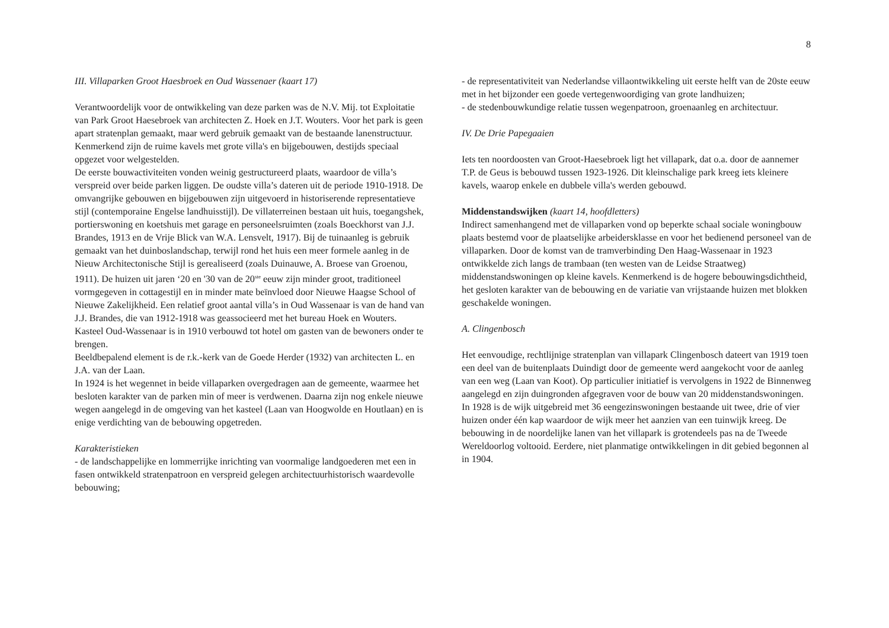8
III. Villaparken Groot Haesbroek en Oud Wassenaer (kaart 17)
Verantwoordelijk voor de ontwikkeling van deze parken was de N.V. Mij. tot Exploitatie van Park Groot Haesebroek van architecten Z. Hoek en J.T. Wouters. Voor het park is geen apart stratenplan gemaakt, maar werd gebruik gemaakt van de bestaande lanenstructuur. Kenmerkend zijn de ruime kavels met grote villa's en bijgebouwen, destijds speciaal opgezet voor welgestelden.
De eerste bouwactiviteiten vonden weinig gestructureerd plaats, waardoor de villa’s verspreid over beide parken liggen. De oudste villa’s dateren uit de periode 1910-1918. De omvangrijke gebouwen en bijgebouwen zijn uitgevoerd in historiserende representatieve stijl (contemporaine Engelse landhuisstijl). De villaterreinen bestaan uit huis, toegangshek, portierswoning en koetshuis met garage en personeelsruimten (zoals Boeckhorst van J.J. Brandes, 1913 en de Vrije Blick van W.A. Lensvelt, 1917). Bij de tuinaanleg is gebruik gemaakt van het duinboslandschap, terwijl rond het huis een meer formele aanleg in de Nieuw Architectonische Stijl is gerealiseerd (zoals Duinauwe, A. Broese van Groenou, 1911). De huizen uit jaren ‘20 en '30 van de 20<sup>ste</sup> eeuw zijn minder groot, traditioneel vormgegeven in cottagestijl en in minder mate beïnvloed door Nieuwe Haagse School of Nieuwe Zakelijkheid. Een relatief groot aantal villa’s in Oud Wassenaar is van de hand van J.J. Brandes, die van 1912-1918 was geassocieerd met het bureau Hoek en Wouters. Kasteel Oud-Wassenaar is in 1910 verbouwd tot hotel om gasten van de bewoners onder te brengen.
Beeldbepalend element is de r.k.-kerk van de Goede Herder (1932) van architecten L. en J.A. van der Laan.
In 1924 is het wegennet in beide villaparken overgedragen aan de gemeente, waarmee het besloten karakter van de parken min of meer is verdwenen. Daarna zijn nog enkele nieuwe wegen aangelegd in de omgeving van het kasteel (Laan van Hoogwolde en Houtlaan) en is enige verdichting van de bebouwing opgetreden.
Karakteristieken
- de landschappelijke en lommerrijke inrichting van voormalige landgoederen met een in fasen ontwikkeld stratenpatroon en verspreid gelegen architectuurhistorisch waardevolle bebouwing;
- de representativiteit van Nederlandse villaontwikkeling uit eerste helft van de 20ste eeuw met in het bijzonder een goede vertegenwoordiging van grote landhuizen;
- de stedenbouwkundige relatie tussen wegenpatroon, groenaanleg en architectuur.
IV. De Drie Papegaaien
Iets ten noordoosten van Groot-Haesebroek ligt het villapark, dat o.a. door de aannemer T.P. de Geus is bebouwd tussen 1923-1926. Dit kleinschalige park kreeg iets kleinere kavels, waarop enkele en dubbele villa's werden gebouwd.
Middenstandswijken (kaart 14, hoofdletters)
Indirect samenhangend met de villaparken vond op beperkte schaal sociale woningbouw plaats bestemd voor de plaatselijke arbeidersklasse en voor het bedienend personeel van de villaparken. Door de komst van de tramverbinding Den Haag-Wassenaar in 1923 ontwikkelde zich langs de trambaan (ten westen van de Leidse Straatweg) middenstandswoningen op kleine kavels. Kenmerkend is de hogere bebouwingsdichtheid, het gesloten karakter van de bebouwing en de variatie van vrijstaande huizen met blokken geschakelde woningen.
A. Clingenbosch
Het eenvoudige, rechtlijnige stratenplan van villapark Clingenbosch dateert van 1919 toen een deel van de buitenplaats Duindigt door de gemeente werd aangekocht voor de aanleg van een weg (Laan van Koot). Op particulier initiatief is vervolgens in 1922 de Binnenweg aangelegd en zijn duingronden afgegraven voor de bouw van 20 middenstandswoningen. In 1928 is de wijk uitgebreid met 36 eengezinswoningen bestaande uit twee, drie of vier huizen onder één kap waardoor de wijk meer het aanzien van een tuinwijk kreeg. De bebouwing in de noordelijke lanen van het villapark is grotendeels pas na de Tweede Wereldoorlog voltooid. Eerdere, niet planmatige ontwikkelingen in dit gebied begonnen al in 1904.